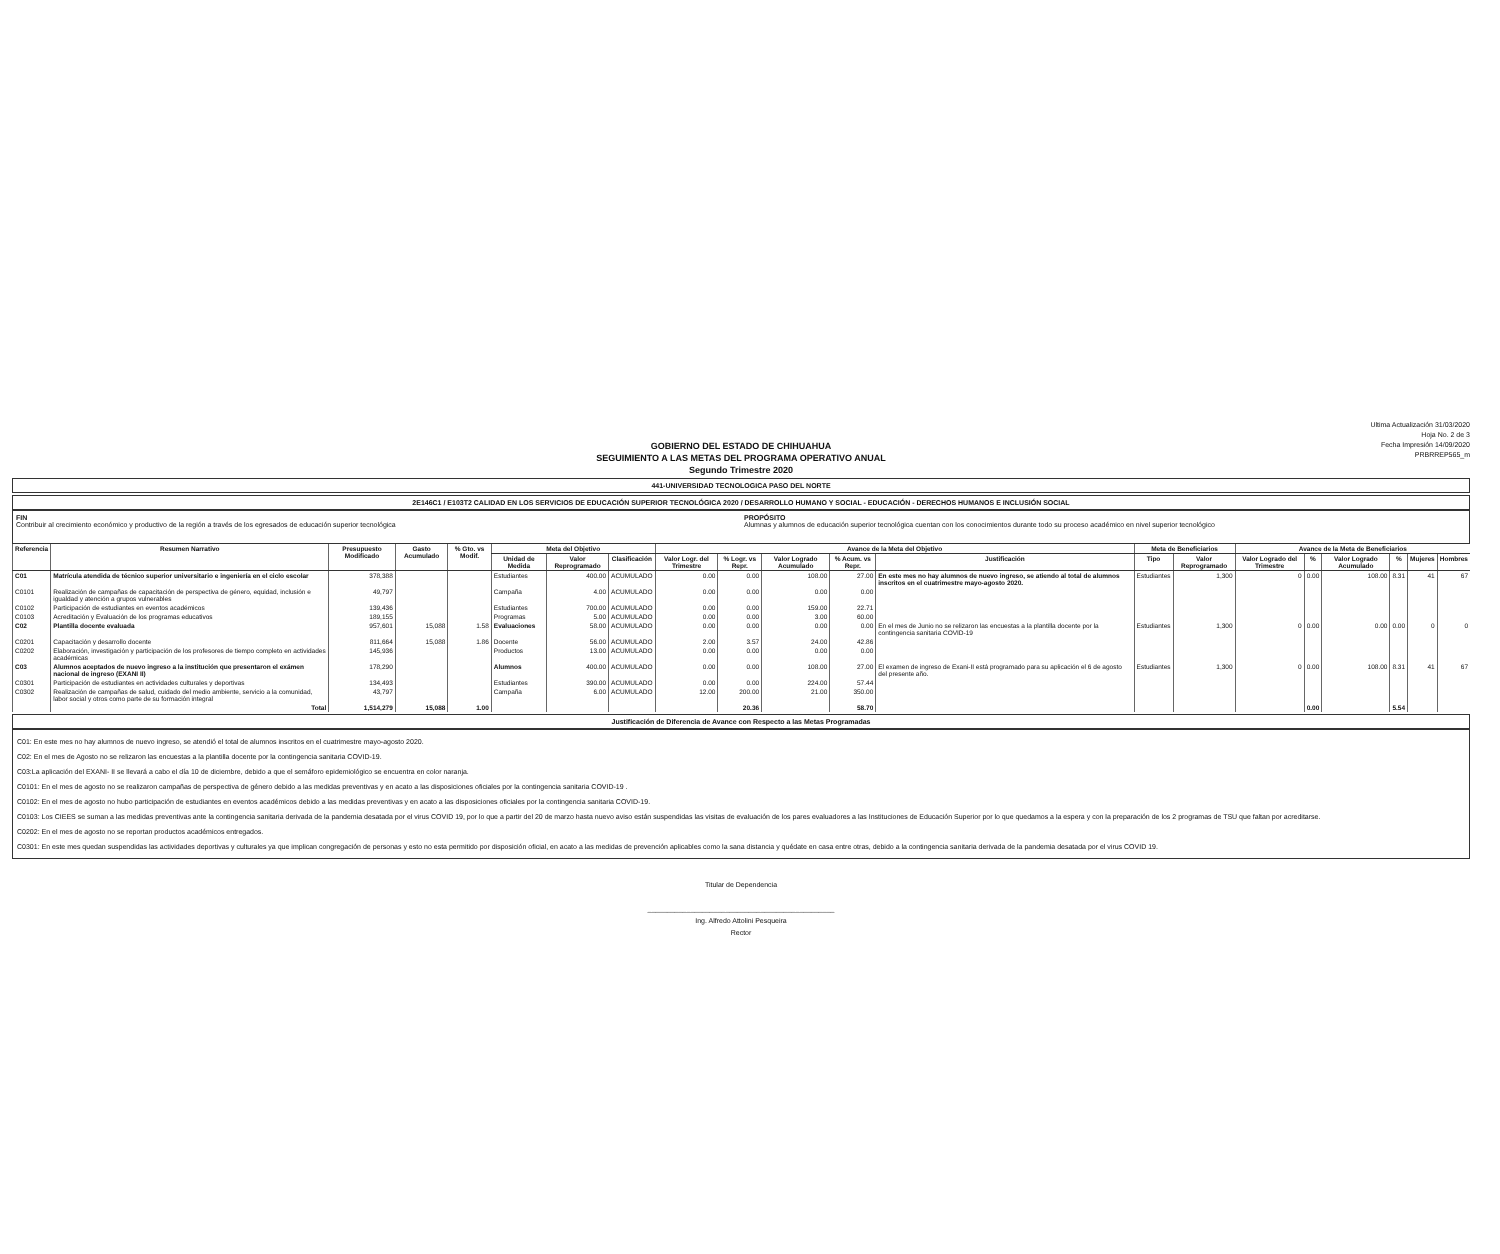Ultima Actualización 31/03/2020
Hoja No. 2 de 3
Fecha Impresión 14/09/2020
PRBRREP565_m
GOBIERNO DEL ESTADO DE CHIHUAHUA
SEGUIMIENTO A LAS METAS DEL PROGRAMA OPERATIVO ANUAL
Segundo Trimestre 2020
441-UNIVERSIDAD TECNOLOGICA PASO DEL NORTE
2E146C1 / E103T2 CALIDAD EN LOS SERVICIOS DE EDUCACIÓN SUPERIOR TECNOLÓGICA 2020 / DESARROLLO HUMANO Y SOCIAL - EDUCACIÓN - DERECHOS HUMANOS E INCLUSIÓN SOCIAL
FIN
Contribuir al crecimiento económico y productivo de la región a través de los egresados de educación superior tecnológica
PROPÓSITO
Alumnas y alumnos de educación superior tecnológica cuentan con los conocimientos durante todo su proceso académico en nivel superior tecnológico
| Referencia | Resumen Narrativo | Presupuesto Modificado | Gasto Acumulado | % Gto. vs Modif. | Meta del Objetivo | | | Avance de la Meta del Objetivo | | | | | Meta de Beneficiarios | | Avance de la Meta de Beneficiarios | | | | | |
| --- | --- | --- | --- | --- | --- | --- | --- | --- | --- | --- | --- | --- | --- | --- | --- | --- | --- | --- | --- | --- |
| | | | | | Unidad de Medida | Valor Reprogramado | Clasificación | Valor Logr. del Trimestre | % Logr. vs Repr. | Valor Logrado Acumulado | % Acum. vs Repr. | Justificación | Tipo | Valor Reprogramado | Valor Logrado del Trimestre | % | Valor Logrado Acumulado | % | Mujeres | Hombres |
| C01 | Matrícula atendida de técnico superior universitario e ingeniería en el ciclo escolar | 378,388 | | | Estudiantes | 400.00 | ACUMULADO | 0.00 | 0.00 | 108.00 | 27.00 | En este mes no hay alumnos de nuevo ingreso, se atiendo al total de alumnos inscritos en el cuatrimestre mayo-agosto 2020. | Estudiantes | 1,300 | 0 | 0.00 | 108.00 | 8.31 | 41 | 67 |
| C0101 | Realización de campañas de capacitación de perspectiva de género, equidad, inclusión e igualdad y atención a grupos vulnerables | 49,797 | | | Campaña | 4.00 | ACUMULADO | 0.00 | 0.00 | 0.00 | 0.00 | | | | | | | | | |
| C0102 | Participación de estudiantes en eventos académicos | 139,436 | | | Estudiantes | 700.00 | ACUMULADO | 0.00 | 0.00 | 159.00 | 22.71 | | | | | | | | | |
| C0103 | Acreditación y Evaluación de los programas educativos | 189,155 | | | Programas | 5.00 | ACUMULADO | 0.00 | 0.00 | 3.00 | 60.00 | | | | | | | | | |
| C02 | Plantilla docente evaluada | 957,601 | 15,088 | 1.58 | Evaluaciones | 58.00 | ACUMULADO | 0.00 | 0.00 | 0.00 | 0.00 | En el mes de Junio no se relizaron las encuestas a la plantilla docente por la contingencia sanitaria COVID-19 | Estudiantes | 1,300 | 0 | 0.00 | 0.00 | 0.00 | 0 | 0 |
| C0201 | Capacitación y desarrollo docente | 811,664 | 15,088 | 1.86 | Docente | 56.00 | ACUMULADO | 2.00 | 3.57 | 24.00 | 42.86 | | | | | | | | | |
| C0202 | Elaboración, investigación y participación de los profesores de tiempo completo en actividades académicas | 145,936 | | | Productos | 13.00 | ACUMULADO | 0.00 | 0.00 | 0.00 | 0.00 | | | | | | | | | |
| C03 | Alumnos aceptados de nuevo ingreso a la institución que presentaron el exámen nacional de ingreso (EXANI II) | 178,290 | | | Alumnos | 400.00 | ACUMULADO | 0.00 | 0.00 | 108.00 | 27.00 | El examen de ingreso de Exani-II está programado para su aplicación el 6 de agosto del presente año. | Estudiantes | 1,300 | 0 | 0.00 | 108.00 | 8.31 | 41 | 67 |
| C0301 | Participación de estudiantes en actividades culturales y deportivas | 134,493 | | | Estudiantes | 390.00 | ACUMULADO | 0.00 | 0.00 | 224.00 | 57.44 | | | | | | | | | |
| C0302 | Realización de campañas de salud, cuidado del medio ambiente, servicio a la comunidad, labor social y otros como parte de su formación integral | 43,797 | | | Campaña | 6.00 | ACUMULADO | 12.00 | 200.00 | 21.00 | 350.00 | | | | | | | | | |
| | Total | 1,514,279 | 15,088 | 1.00 | | | | | 20.36 | | 58.70 | | | | | 0.00 | | 5.54 | | |
Justificación de Diferencia de Avance con Respecto a las Metas Programadas
C01: En este mes no hay alumnos de nuevo ingreso, se atendió el total de alumnos inscritos en el cuatrimestre mayo-agosto 2020.
C02: En el mes de Agosto no se relizaron las encuestas a la plantilla docente por la contingencia sanitaria COVID-19.
C03:La aplicación del EXANI- II se llevará a cabo el día 10 de diciembre, debido a que el semáforo epidemiológico se encuentra en color naranja.
C0101: En el mes de agosto no se realizaron campañas de perspectiva de género debido a las medidas preventivas y en acato a las disposiciones oficiales por la contingencia sanitaria COVID-19 .
C0102: En el mes de agosto no hubo participación de estudiantes en eventos académicos debido a las medidas preventivas y en acato a las disposiciones oficiales por la contingencia sanitaria COVID-19.
C0103: Los CIEES se suman a las medidas preventivas ante la contingencia sanitaria derivada de la pandemia desatada por el virus COVID 19, por lo que a partir del 20 de marzo hasta nuevo aviso están suspendidas las visitas de evaluación de los pares evaluadores a las Instituciones de Educación Superior por lo que quedamos a la espera y con la preparación de los 2 programas de TSU que faltan por acreditarse.
C0202: En el mes de agosto no se reportan productos académicos entregados.
C0301: En este mes quedan suspendidas las actividades deportivas y culturales ya que implican congregación de personas y esto no esta permitido por disposición oficial, en acato a las medidas de prevención aplicables como la sana distancia y quédate en casa entre otras, debido a la contingencia sanitaria derivada de la pandemia desatada por el virus COVID 19.
Titular de Dependencia
________________________________________________
Ing. Alfredo Attolini Pesqueira
Rector